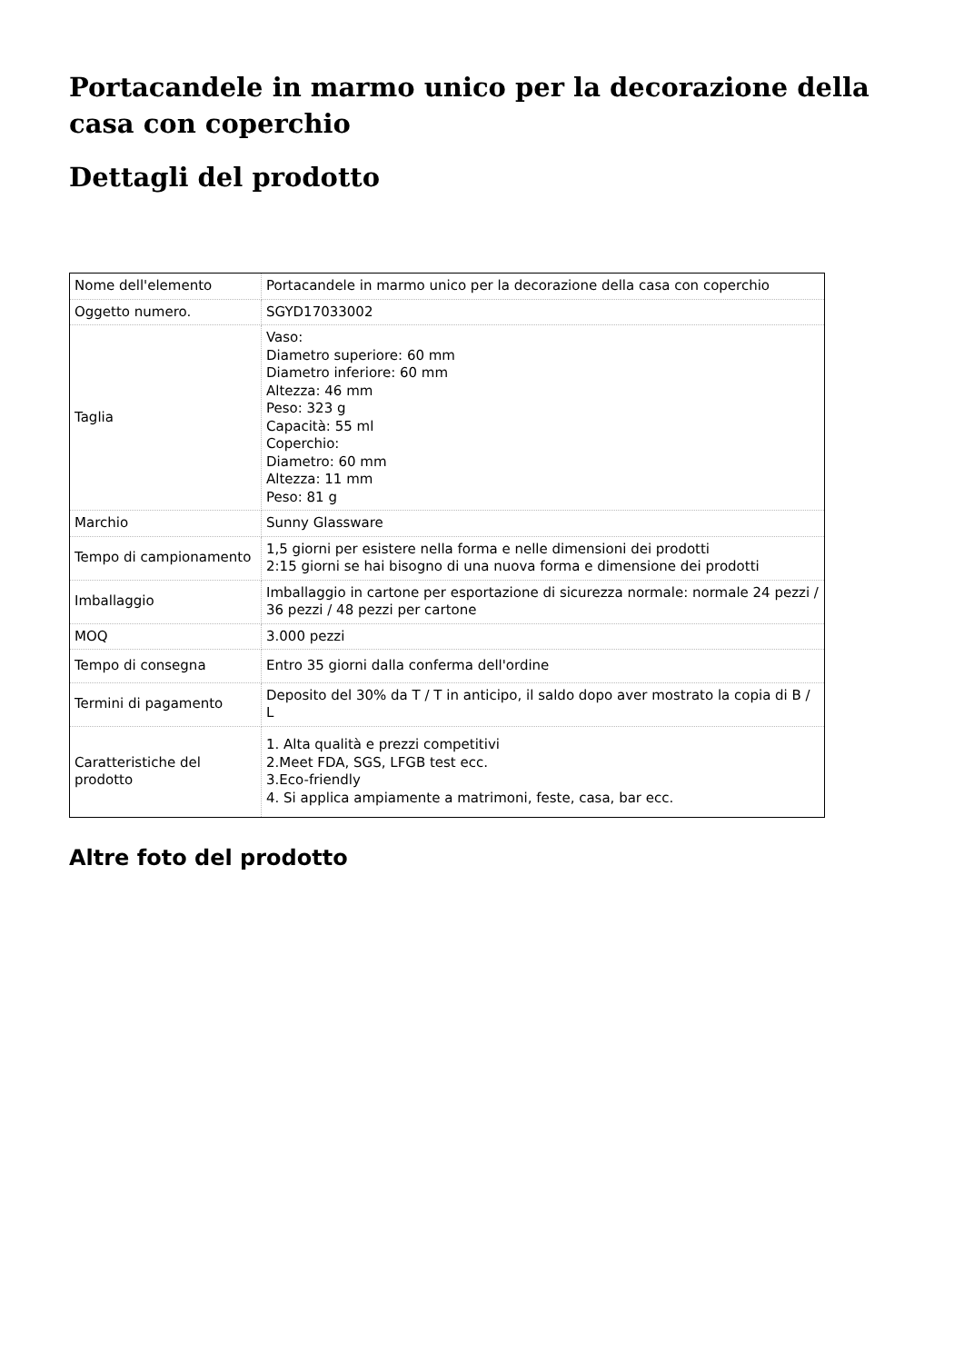Portacandele in marmo unico per la decorazione della casa con coperchio
Dettagli del prodotto
| Nome dell'elemento | Portacandele in marmo unico per la decorazione della casa con coperchio |
| Oggetto numero. | SGYD17033002 |
| Taglia | Vaso: Diametro superiore: 60 mm Diametro inferiore: 60 mm Altezza: 46 mm Peso: 323 g Capacità: 55 ml Coperchio: Diametro: 60 mm Altezza: 11 mm Peso: 81 g |
| Marchio | Sunny Glassware |
| Tempo di campionamento | 1,5 giorni per esistere nella forma e nelle dimensioni dei prodotti 2:15 giorni se hai bisogno di una nuova forma e dimensione dei prodotti |
| Imballaggio | Imballaggio in cartone per esportazione di sicurezza normale: normale 24 pezzi / 36 pezzi / 48 pezzi per cartone |
| MOQ | 3.000 pezzi |
| Tempo di consegna | Entro 35 giorni dalla conferma dell'ordine |
| Termini di pagamento | Deposito del 30% da T / T in anticipo, il saldo dopo aver mostrato la copia di B / L |
| Caratteristiche del prodotto | 1. Alta qualità e prezzi competitivi 2.Meet FDA, SGS, LFGB test ecc. 3.Eco-friendly 4. Si applica ampiamente a matrimoni, feste, casa, bar ecc. |
Altre foto del prodotto